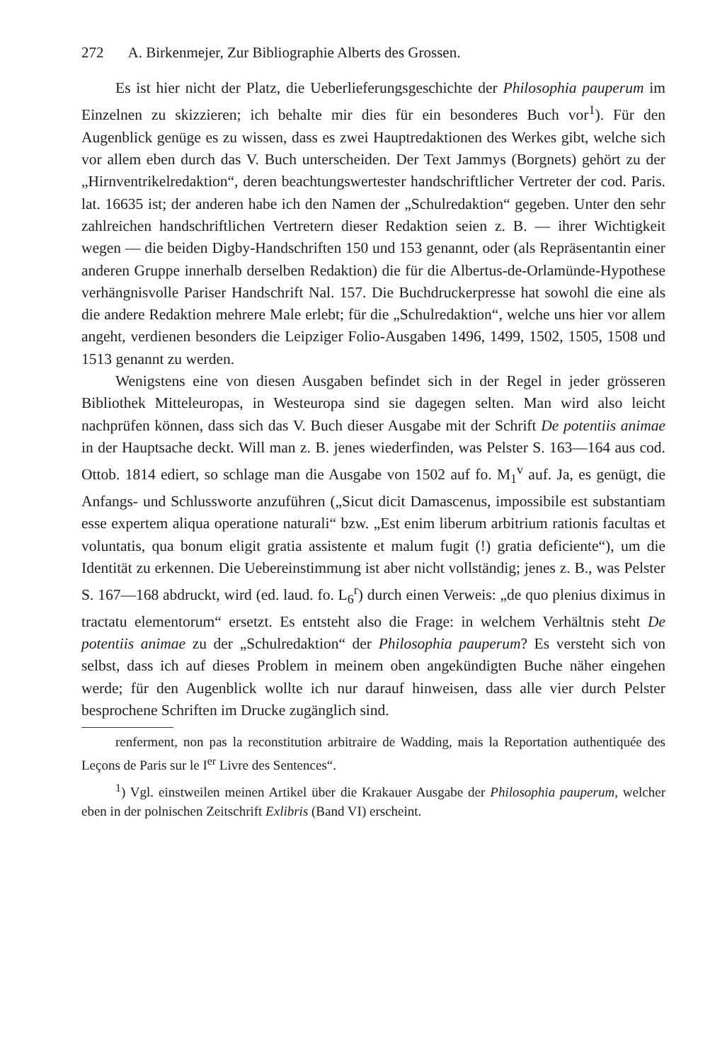272 A. Birkenmejer, Zur Bibliographie Alberts des Grossen.
Es ist hier nicht der Platz, die Ueberlieferungsgeschichte der Philosophia pauperum im Einzelnen zu skizzieren; ich behalte mir dies für ein besonderes Buch vor<sup>1</sup>). Für den Augenblick genüge es zu wissen, dass es zwei Hauptredaktionen des Werkes gibt, welche sich vor allem eben durch das V. Buch unterscheiden. Der Text Jammys (Borgnets) gehört zu der „Hirnventrikelredaktion“, deren beachtungswertester handschriftlicher Vertreter der cod. Paris. lat. 16635 ist; der anderen habe ich den Namen der „Schulredaktion“ gegeben. Unter den sehr zahlreichen handschriftlichen Vertretern dieser Redaktion seien z. B. — ihrer Wichtigkeit wegen — die beiden Digby-Handschriften 150 und 153 genannt, oder (als Repräsentantin einer anderen Gruppe innerhalb derselben Redaktion) die für die Albertus-de-Orlamünde-Hypothese verhängnisvolle Pariser Handschrift Nal. 157. Die Buchdruckerpresse hat sowohl die eine als die andere Redaktion mehrere Male erlebt; für die „Schulredaktion“, welche uns hier vor allem angeht, verdienen besonders die Leipziger Folio-Ausgaben 1496, 1499, 1502, 1505, 1508 und 1513 genannt zu werden.
Wenigstens eine von diesen Ausgaben befindet sich in der Regel in jeder grösseren Bibliothek Mitteleuropas, in Westeuropa sind sie dagegen selten. Man wird also leicht nachprüfen können, dass sich das V. Buch dieser Ausgabe mit der Schrift De potentiis animae in der Hauptsache deckt. Will man z. B. jenes wiederfinden, was Pelster S. 163—164 aus cod. Ottob. 1814 ediert, so schlage man die Ausgabe von 1502 auf fo. M<sub>1</sub><sup>v</sup> auf. Ja, es genügt, die Anfangs- und Schlussworte anzuführen („Sicut dicit Damascenus, impossibile est substantiam esse expertem aliqua operatione naturali“ bzw. „Est enim liberum arbitrium rationis facultas et voluntatis, qua bonum eligit gratia assistente et malum fugit (!) gratia deficiente“), um die Identität zu erkennen. Die Uebereinstimmung ist aber nicht vollständig; jenes z. B., was Pelster S. 167—168 abdruckt, wird (ed. laud. fo. L<sub>6</sub><sup>r</sup>) durch einen Verweis: „de quo plenius diximus in tractatu elementorum“ ersetzt. Es entsteht also die Frage: in welchem Verhältnis steht De potentiis animae zu der „Schulredaktion“ der Philosophia pauperum? Es versteht sich von selbst, dass ich auf dieses Problem in meinem oben angekündigten Buche näher eingehen werde; für den Augenblick wollte ich nur darauf hinweisen, dass alle vier durch Pelster besprochene Schriften im Drucke zugänglich sind.
renferment, non pas la reconstitution arbitraire de Wadding, mais la Reportation authentiquée des Leçons de Paris sur le I<sup>er</sup> Livre des Sentences“.
<sup>1</sup>) Vgl. einstweilen meinen Artikel über die Krakauer Ausgabe der Philosophia pauperum, welcher eben in der polnischen Zeitschrift Exlibris (Band VI) erscheint.